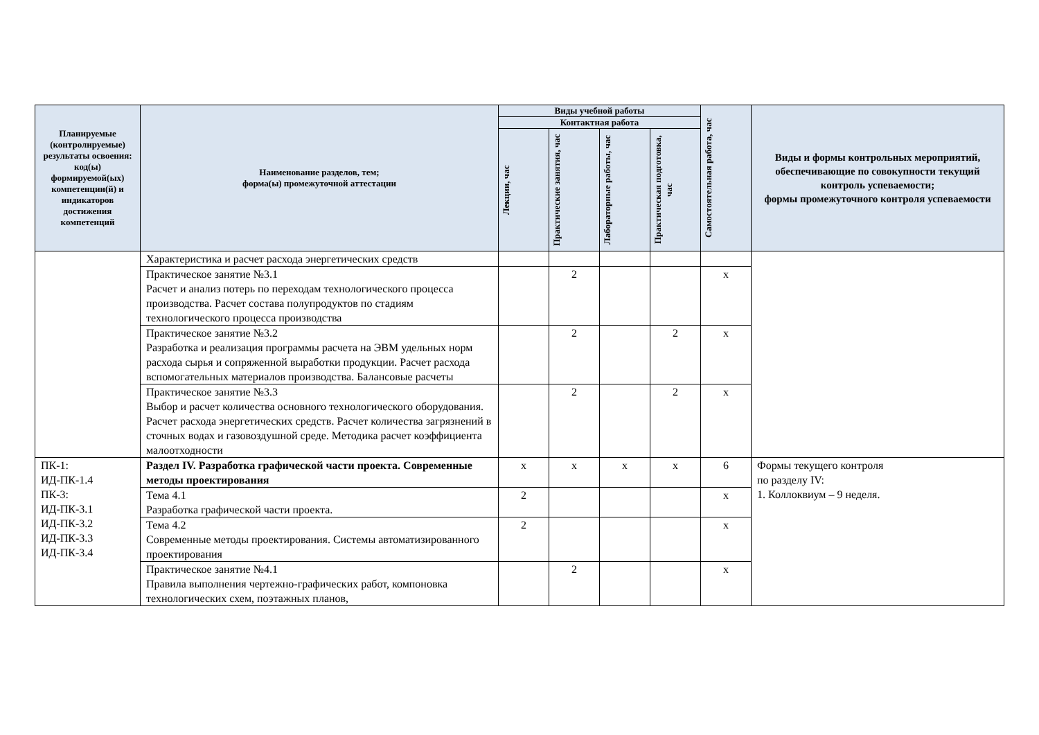| Планируемые (контролируемые) результаты освоения: код(ы) формируемой(ых) компетенции(й) и индикаторов достижения компетенций | Наименование разделов, тем; форма(ы) промежуточной аттестации | Виды учебной работы | | | | Самостоятельная работа, час | Виды и формы контрольных мероприятий, обеспечивающие по совокупности текущий контроль успеваемости; формы промежуточного контроля успеваемости |
| --- | --- | --- | --- | --- | --- | --- | --- |
| | | Контактная работа | | | | | |
| | | Лекции, час | Практические занятия, час | Лабораторные работы, час | Практическая подготовка, час | | |
| | Характеристика и расчет расхода энергетических средств | | | | | | |
| | Практическое занятие №3.1 Расчет и анализ потерь по переходам технологического процесса производства. Расчет состава полупродуктов по стадиям технологического процесса производства | | 2 | | | х | |
| | Практическое занятие №3.2 Разработка и реализация программы расчета на ЭВМ удельных норм расхода сырья и сопряженной выработки продукции. Расчет расхода вспомогательных материалов производства. Балансовые расчеты | | 2 | | 2 | х | |
| | Практическое занятие №3.3 Выбор и расчет количества основного технологического оборудования. Расчет расхода энергетических средств. Расчет количества загрязнений в сточных водах и газовоздушной среде. Методика расчет коэффициента малоотходности | | 2 | | 2 | х | |
| ПК-1: ИД-ПК-1.4 ПК-3: ИД-ПК-3.1 ИД-ПК-3.2 ИД-ПК-3.3 ИД-ПК-3.4 | Раздел IV. Разработка графической части проекта. Современные методы проектирования | х | х | х | х | 6 | Формы текущего контроля по разделу IV: 1. Коллоквиум – 9 неделя. |
| | Тема 4.1 Разработка графической части проекта. | 2 | | | | х | |
| | Тема 4.2 Современные методы проектирования. Системы автоматизированного проектирования | 2 | | | | х | |
| | Практическое занятие №4.1 Правила выполнения чертежно-графических работ, компоновка технологических схем, поэтажных планов, | | 2 | | | х | |